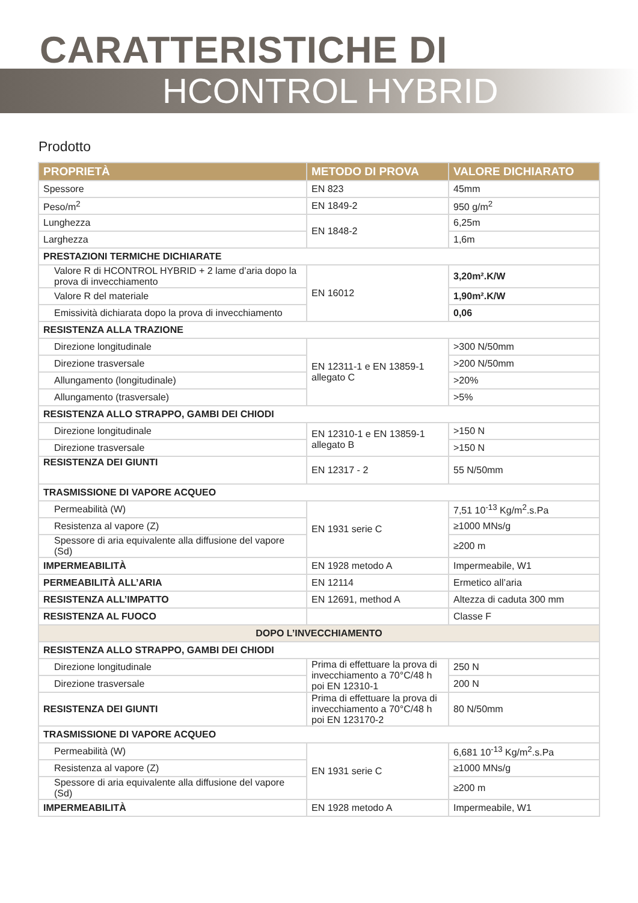CARATTERISTICHE DI
HCONTROL HYBRID
Prodotto
| PROPRIETÀ | METODO DI PROVA | VALORE DICHIARATO |
| --- | --- | --- |
| Spessore | EN 823 | 45mm |
| Peso/m<sup>2</sup> | EN 1849-2 | 950 g/m<sup>2</sup> |
| Lunghezza | EN 1848-2 | 6,25m |
| Larghezza | | 1,6m |
| PRESTAZIONI TERMICHE DICHIARATE | | |
| Valore R di HCONTROL HYBRID + 2 lame d’aria dopo la prova di invecchiamento | EN 16012 | 3,20m².K/W |
| Valore R del materiale | | 1,90m².K/W |
| Emissività dichiarata dopo la prova di invecchiamento | | 0,06 |
| RESISTENZA ALLA TRAZIONE | | |
| Direzione longitudinale | EN 12311-1 e EN 13859-1 allegato C | >300 N/50mm |
| Direzione trasversale | | >200 N/50mm |
| Allungamento (longitudinale) | | >20% |
| Allungamento (trasversale) | | >5% |
| RESISTENZA ALLO STRAPPO, GAMBI DEI CHIODI | | |
| Direzione longitudinale | EN 12310-1 e EN 13859-1 allegato B | >150 N |
| Direzione trasversale | | >150 N |
| RESISTENZA DEI GIUNTI | EN 12317 - 2 | 55 N/50mm |
| TRASMISSIONE DI VAPORE ACQUEO | | |
| Permeabilità (W) | EN 1931 serie C | 7,51 10<sup>-13</sup> Kg/m<sup>2</sup>.s.Pa |
| Resistenza al vapore (Z) | | ≥1000 MNs/g |
| Spessore di aria equivalente alla diffusione del vapore (Sd) | | ≥200 m |
| IMPERMEABILITÀ | EN 1928 metodo A | Impermeabile, W1 |
| PERMEABILITÀ ALL’ARIA | EN 12114 | Ermetico all’aria |
| RESISTENZA ALL’IMPATTO | EN 12691, method A | Altezza di caduta 300 mm |
| RESISTENZA AL FUOCO | | Classe F |
| DOPO L’INVECCHIAMENTO | | |
| RESISTENZA ALLO STRAPPO, GAMBI DEI CHIODI | | |
| Direzione longitudinale | Prima di effettuare la prova di invecchiamento a 70°C/48 h poi EN 12310-1 | 250 N |
| Direzione trasversale | | 200 N |
| RESISTENZA DEI GIUNTI | Prima di effettuare la prova di invecchiamento a 70°C/48 h poi EN 123170-2 | 80 N/50mm |
| TRASMISSIONE DI VAPORE ACQUEO | | |
| Permeabilità (W) | EN 1931 serie C | 6,681 10<sup>-13</sup> Kg/m<sup>2</sup>.s.Pa |
| Resistenza al vapore (Z) | | ≥1000 MNs/g |
| Spessore di aria equivalente alla diffusione del vapore (Sd) | | ≥200 m |
| IMPERMEABILITÀ | EN 1928 metodo A | Impermeabile, W1 |